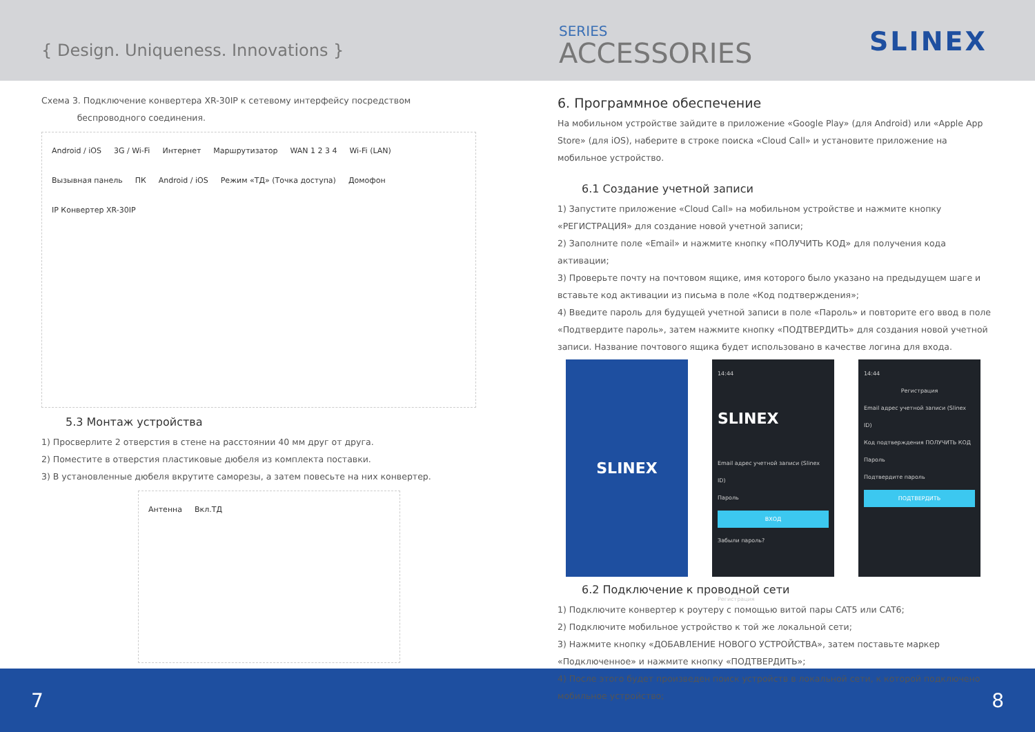{ Design. Uniqueness. Innovations }
SERIES
ACCESSORIES
SLINEX
Схема 3. Подключение конвертера XR-30IP к сетевому интерфейсу посредством
беспроводного соединения.
Android / iOS 3G / Wi-Fi Интернет Маршрутизатор WAN 1 2 3 4 Wi-Fi (LAN) Вызывная панель ПК Android / iOS Режим «ТД» (Точка доступа) Домофон IP Конвертер XR-30IP
5.3 Монтаж устройства
1) Просверлите 2 отверстия в стене на расстоянии 40 мм друг от друга.
2) Поместите в отверстия пластиковые дюбеля из комплекта поставки.
3) В установленные дюбеля вкрутите саморезы, а затем повесьте на них конвертер.
Антенна Вкл.ТД
6. Программное обеспечение
На мобильном устройстве зайдите в приложение «Google Play» (для Android) или «Apple App Store» (для iOS), наберите в строке поиска «Cloud Call» и установите приложение на мобильное устройство.
6.1 Создание учетной записи
1) Запустите приложение «Cloud Call» на мобильном устройстве и нажмите кнопку «РЕГИСТРАЦИЯ» для создание новой учетной записи;
2) Заполните поле «Email» и нажмите кнопку «ПОЛУЧИТЬ КОД» для получения кода активации;
3) Проверьте почту на почтовом ящике, имя которого было указано на предыдущем шаге и вставьте код активации из письма в поле «Код подтверждения»;
4) Введите пароль для будущей учетной записи в поле «Пароль» и повторите его ввод в поле «Подтвердите пароль», затем нажмите кнопку «ПОДТВЕРДИТЬ» для создания новой учетной записи. Название почтового ящика будет использовано в качестве логина для входа.
SLINEX
14:44
SLINEX
Email адрес учетной записи (Slinex ID)
Пароль
ВХОД
Забыли пароль?
Регистрация
14:44
Регистрация
Email адрес учетной записи (Slinex ID)
Код подтверждения ПОЛУЧИТЬ КОД
Пароль
Подтвердите пароль
ПОДТВЕРДИТЬ
6.2 Подключение к проводной сети
1) Подключите конвертер к роутеру с помощью витой пары CAT5 или CAT6;
2) Подключите мобильное устройство к той же локальной сети;
3) Нажмите кнопку «ДОБАВЛЕНИЕ НОВОГО УСТРОЙСТВА», затем поставьте маркер «Подключенное» и нажмите кнопку «ПОДТВЕРДИТЬ»;
4) После этого будет произведен поиск устройств в локальной сети, к которой подключено мобильное устройство;
7 8